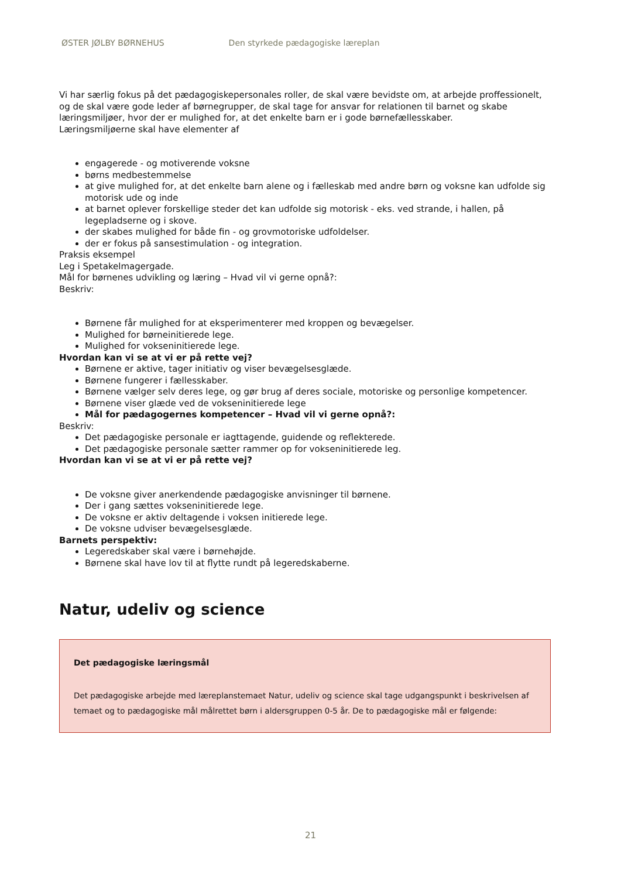ØSTER JØLBY BØRNEHUS Den styrkede pædagogiske læreplan
Vi har særlig fokus på det pædagogiskepersonales roller, de skal være bevidste om, at arbejde proffessionelt, og de skal være gode leder af børnegrupper, de skal tage for ansvar for relationen til barnet og skabe læringsmiljøer, hvor der er mulighed for, at det enkelte barn er i gode børnefællesskaber.
Læringsmiljøerne skal have elementer af
engagerede - og motiverende voksne
børns medbestemmelse
at give mulighed for, at det enkelte barn alene og i fælleskab med andre børn og voksne kan udfolde sig motorisk ude og inde
at barnet oplever forskellige steder det kan udfolde sig motorisk - eks. ved strande, i hallen, på legepladserne og i skove.
der skabes mulighed for både fin - og grovmotoriske udfoldelser.
der er fokus på sansestimulation - og integration.
Praksis eksempel
Leg i Spetakelmagergade.
Mål for børnenes udvikling og læring – Hvad vil vi gerne opnå?:
Beskriv:
Børnene får mulighed for at eksperimenterer med kroppen og bevægelser.
Mulighed for børneinitierede lege.
Mulighed for vokseninitierede lege.
Hvordan kan vi se at vi er på rette vej?
Børnene er aktive, tager initiativ og viser bevægelsesglæde.
Børnene fungerer i fællesskaber.
Børnene vælger selv deres lege, og gør brug af deres sociale, motoriske og personlige kompetencer.
Børnene viser glæde ved de vokseninitierede lege
Mål for pædagogernes kompetencer – Hvad vil vi gerne opnå?:
Beskriv:
Det pædagogiske personale er iagttagende, guidende og reflekterede.
Det pædagogiske personale sætter rammer op for vokseninitierede leg.
Hvordan kan vi se at vi er på rette vej?
De voksne giver anerkendende pædagogiske anvisninger til børnene.
Der i gang sættes vokseninitierede lege.
De voksne er aktiv deltagende i voksen initierede lege.
De voksne udviser bevægelsesglæde.
Barnets perspektiv:
Legeredskaber skal være i børnehøjde.
Børnene skal have lov til at flytte rundt på legeredskaberne.
Natur, udeliv og science
Det pædagogiske læringsmål
Det pædagogiske arbejde med læreplanstemaet Natur, udeliv og science skal tage udgangspunkt i beskrivelsen af temaet og to pædagogiske mål målrettet børn i aldersgruppen 0-5 år. De to pædagogiske mål er følgende:
21